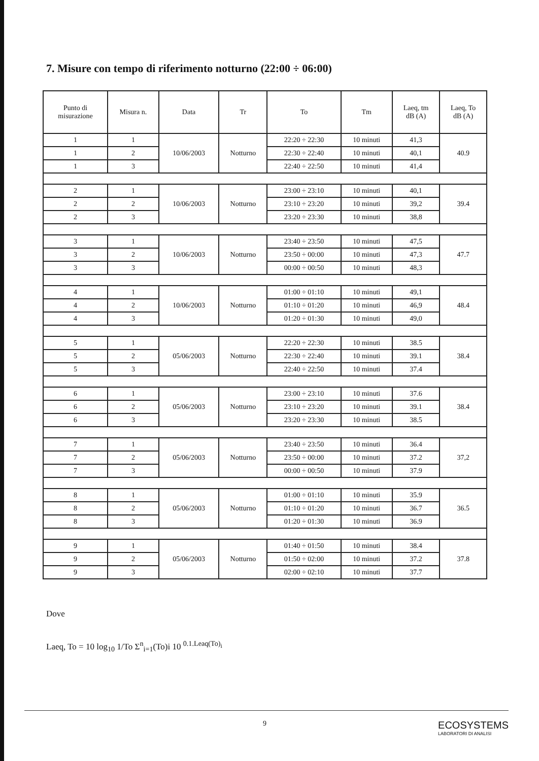7. Misure con tempo di riferimento notturno (22:00 ÷ 06:00)
| Punto di misurazione | Misura n. | Data | Tr | To | Tm | Laeq, tm dB (A) | Laeq, To dB (A) |
| --- | --- | --- | --- | --- | --- | --- | --- |
| 1 | 1 | 10/06/2003 | Notturno | 22:20 ÷ 22:30 | 10 minuti | 41,3 | 40.9 |
| 1 | 2 | | | 22:30 ÷ 22:40 | 10 minuti | 40,1 | |
| 1 | 3 | | | 22:40 ÷ 22:50 | 10 minuti | 41,4 | |
| 2 | 1 | 10/06/2003 | Notturno | 23:00 ÷ 23:10 | 10 minuti | 40,1 | 39.4 |
| 2 | 2 | | | 23:10 ÷ 23:20 | 10 minuti | 39,2 | |
| 2 | 3 | | | 23:20 ÷ 23:30 | 10 minuti | 38,8 | |
| 3 | 1 | 10/06/2003 | Notturno | 23:40 ÷ 23:50 | 10 minuti | 47,5 | 47.7 |
| 3 | 2 | | | 23:50 ÷ 00:00 | 10 minuti | 47,3 | |
| 3 | 3 | | | 00:00 ÷ 00:50 | 10 minuti | 48,3 | |
| 4 | 1 | 10/06/2003 | Notturno | 01:00 ÷ 01:10 | 10 minuti | 49,1 | 48.4 |
| 4 | 2 | | | 01:10 ÷ 01:20 | 10 minuti | 46,9 | |
| 4 | 3 | | | 01:20 ÷ 01:30 | 10 minuti | 49,0 | |
| 5 | 1 | 05/06/2003 | Notturno | 22:20 ÷ 22:30 | 10 minuti | 38.5 | 38.4 |
| 5 | 2 | | | 22:30 ÷ 22:40 | 10 minuti | 39.1 | |
| 5 | 3 | | | 22:40 ÷ 22:50 | 10 minuti | 37.4 | |
| 6 | 1 | 05/06/2003 | Notturno | 23:00 ÷ 23:10 | 10 minuti | 37.6 | 38.4 |
| 6 | 2 | | | 23:10 ÷ 23:20 | 10 minuti | 39.1 | |
| 6 | 3 | | | 23:20 ÷ 23:30 | 10 minuti | 38.5 | |
| 7 | 1 | 05/06/2003 | Notturno | 23:40 ÷ 23:50 | 10 minuti | 36.4 | 37,2 |
| 7 | 2 | | | 23:50 ÷ 00:00 | 10 minuti | 37.2 | |
| 7 | 3 | | | 00:00 ÷ 00:50 | 10 minuti | 37.9 | |
| 8 | 1 | 05/06/2003 | Notturno | 01:00 ÷ 01:10 | 10 minuti | 35.9 | 36.5 |
| 8 | 2 | | | 01:10 ÷ 01:20 | 10 minuti | 36.7 | |
| 8 | 3 | | | 01:20 ÷ 01:30 | 10 minuti | 36.9 | |
| 9 | 1 | 05/06/2003 | Notturno | 01:40 ÷ 01:50 | 10 minuti | 38.4 | 37.8 |
| 9 | 2 | | | 01:50 ÷ 02:00 | 10 minuti | 37.2 | |
| 9 | 3 | | | 02:00 ÷ 02:10 | 10 minuti | 37.7 | |
Dove
Laeq, To = 10 log<sub>10</sub> 1/To Σ<sup>n</sup><sub>i=1</sub>(To)i 10 <sup>0.1.Leaq(To)<sub>i</sub></sup>
9
ECOSYSTEMS
LABORATORI DI ANALISI